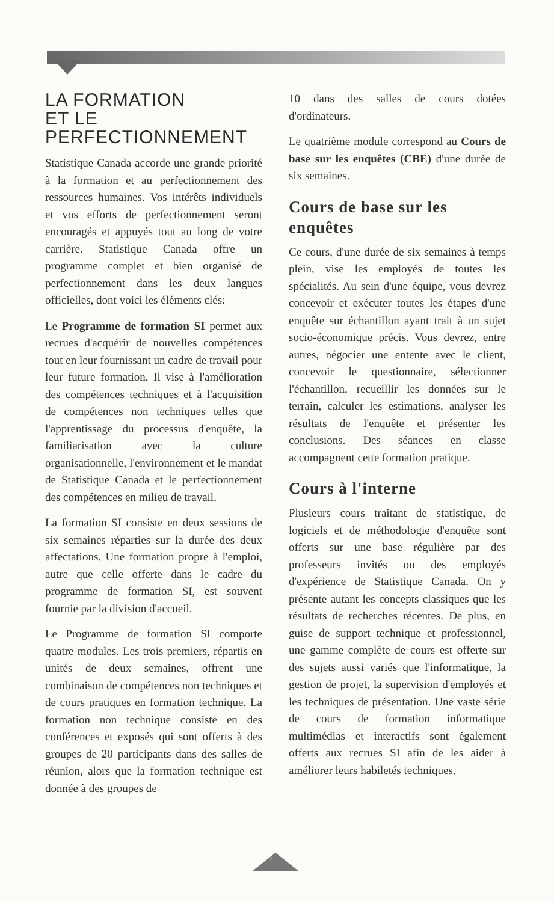LA FORMATION
ET LE
PERFECTIONNEMENT
Statistique Canada accorde une grande priorité à la formation et au perfectionnement des ressources humaines. Vos intérêts individuels et vos efforts de perfectionnement seront encouragés et appuyés tout au long de votre carrière. Statistique Canada offre un programme complet et bien organisé de perfectionnement dans les deux langues officielles, dont voici les éléments clés:
Le Programme de formation SI permet aux recrues d'acquérir de nouvelles compétences tout en leur fournissant un cadre de travail pour leur future formation. Il vise à l'amélioration des compétences techniques et à l'acquisition de compétences non techniques telles que l'apprentissage du processus d'enquête, la familiarisation avec la culture organisationnelle, l'environnement et le mandat de Statistique Canada et le perfectionnement des compétences en milieu de travail.
La formation SI consiste en deux sessions de six semaines réparties sur la durée des deux affectations. Une formation propre à l'emploi, autre que celle offerte dans le cadre du programme de formation SI, est souvent fournie par la division d'accueil.
Le Programme de formation SI comporte quatre modules. Les trois premiers, répartis en unités de deux semaines, offrent une combinaison de compétences non techniques et de cours pratiques en formation technique. La formation non technique consiste en des conférences et exposés qui sont offerts à des groupes de 20 participants dans des salles de réunion, alors que la formation technique est donnée à des groupes de
10 dans des salles de cours dotées d'ordinateurs.
Le quatrième module correspond au Cours de base sur les enquêtes (CBE) d'une durée de six semaines.
Cours de base sur les enquêtes
Ce cours, d'une durée de six semaines à temps plein, vise les employés de toutes les spécialités. Au sein d'une équipe, vous devrez concevoir et exécuter toutes les étapes d'une enquête sur échantillon ayant trait à un sujet socio-économique précis. Vous devrez, entre autres, négocier une entente avec le client, concevoir le questionnaire, sélectionner l'échantillon, recueillir les données sur le terrain, calculer les estimations, analyser les résultats de l'enquête et présenter les conclusions. Des séances en classe accompagnent cette formation pratique.
Cours à l'interne
Plusieurs cours traitant de statistique, de logiciels et de méthodologie d'enquête sont offerts sur une base régulière par des professeurs invités ou des employés d'expérience de Statistique Canada. On y présente autant les concepts classiques que les résultats de recherches récentes. De plus, en guise de support technique et professionnel, une gamme complète de cours est offerte sur des sujets aussi variés que l'informatique, la gestion de projet, la supervision d'employés et les techniques de présentation. Une vaste série de cours de formation informatique multimédias et interactifs sont également offerts aux recrues SI afin de les aider à améliorer leurs habiletés techniques.
7